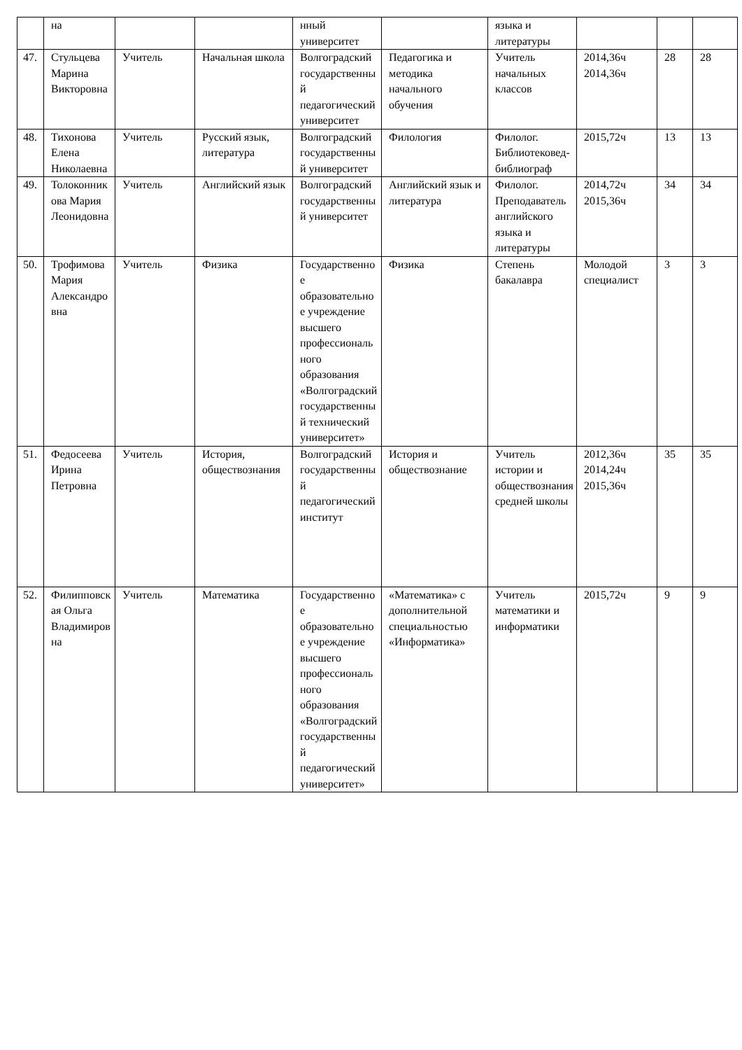| | на | | | нный университет | | языка и литературы | | | |
| 47. | Стульцева Марина Викторовна | Учитель | Начальная школа | Волгоградский государственный педагогический университет | Педагогика и методика начального обучения | Учитель начальных классов | 2014,36ч 2014,36ч | 28 | 28 |
| 48. | Тихонова Елена Николаевна | Учитель | Русский язык, литература | Волгоградский государственный университет | Филология | Филолог. Библиотековед-библиограф | 2015,72ч | 13 | 13 |
| 49. | Толоконникова Мария Леонидовна | Учитель | Английский язык | Волгоградский государственный университет | Английский язык и литература | Филолог. Преподаватель английского языка и литературы | 2014,72ч 2015,36ч | 34 | 34 |
| 50. | Трофимова Мария Александровна | Учитель | Физика | Государственное образовательное учреждение высшего профессионального образования «Волгоградский государственный технический университет» | Физика | Степень бакалавра | Молодой специалист | 3 | 3 |
| 51. | Федосеева Ирина Петровна | Учитель | История, обществознания | Волгоградский государственный педагогический институт | История и обществознание | Учитель истории и обществознания средней школы | 2012,36ч 2014,24ч 2015,36ч | 35 | 35 |
| 52. | Филипповская Ольга Владимировна | Учитель | Математика | Государственное образовательное учреждение высшего профессионального образования «Волгоградский государственный педагогический университет» | «Математика» с дополнительной специальностью «Информатика» | Учитель математики и информатики | 2015,72ч | 9 | 9 |